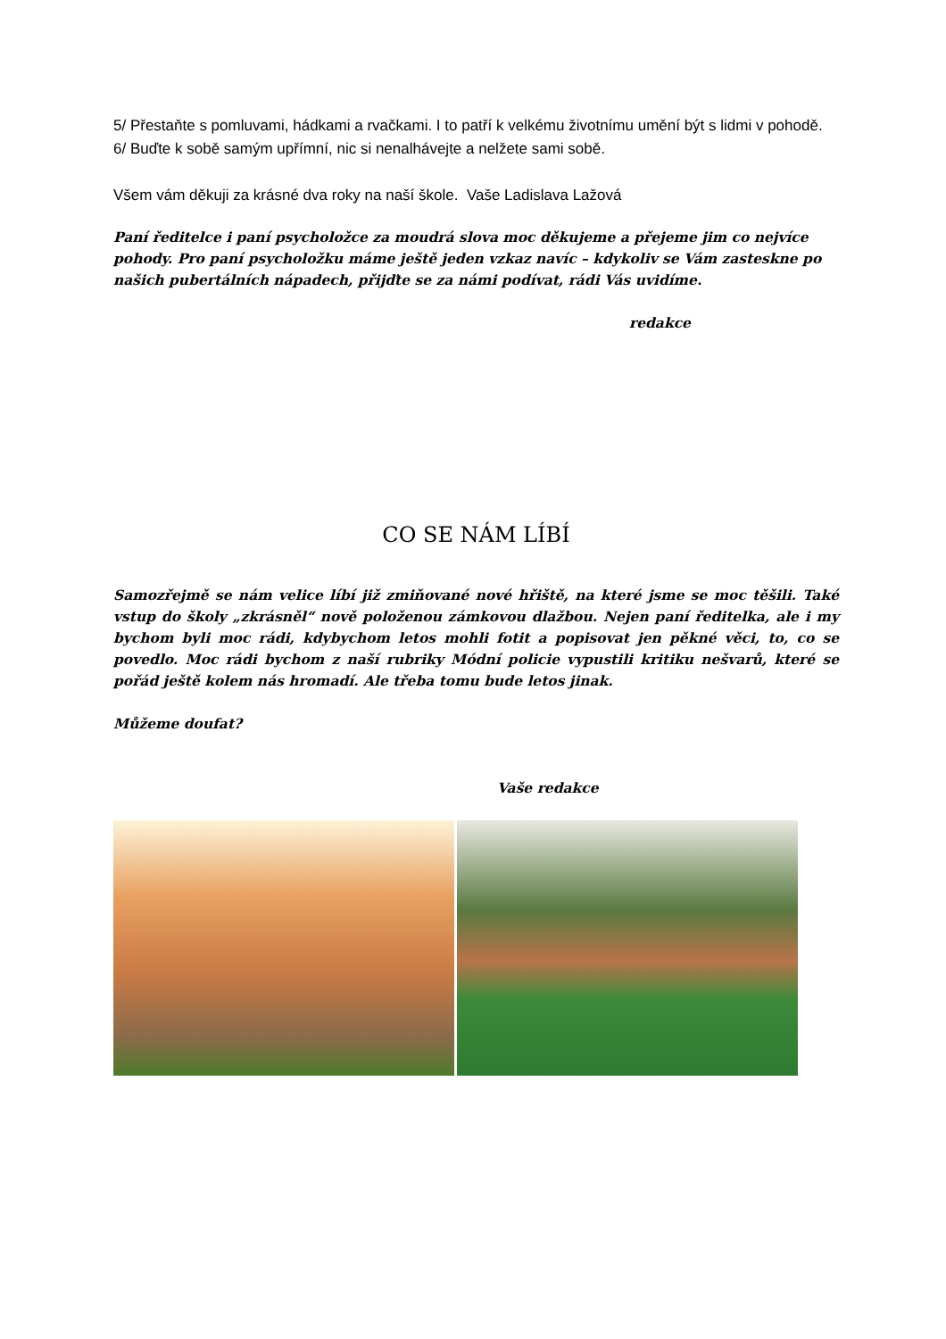5/ Přestaňte s pomluvami, hádkami a rvačkami. I to patří k velkému životnímu umění být s lidmi v pohodě.
6/ Buďte k sobě samým upřímní, nic si nenalhávejte a nelžete sami sobě.
Všem vám děkuji za krásné dva roky na naší škole. Vaše Ladislava Lažová
Paní ředitelce i paní psycholožce za moudrá slova moc děkujeme a přejeme jim co nejvíce pohody. Pro paní psycholožku máme ještě jeden vzkaz navíc – kdykoliv se Vám zasteskne po našich pubertálních nápadech, přijďte se za námi podívat, rádi Vás uvidíme.
redakce
CO SE NÁM LÍBÍ
Samozřejmě se nám velice líbí již zmiňované nové hřiště, na které jsme se moc těšili. Také vstup do školy „zkrásněl“ nově položenou zámkovou dlažbou. Nejen paní ředitelka, ale i my bychom byli moc rádi, kdybychom letos mohli fotit a popisovat jen pěkné věci, to, co se povedlo. Moc rádi bychom z naší rubriky Módní policie vypustili kritiku nešvarů, které se pořád ještě kolem nás hromadí. Ale třeba tomu bude letos jinak.
Můžeme doufat?
Vaše redakce